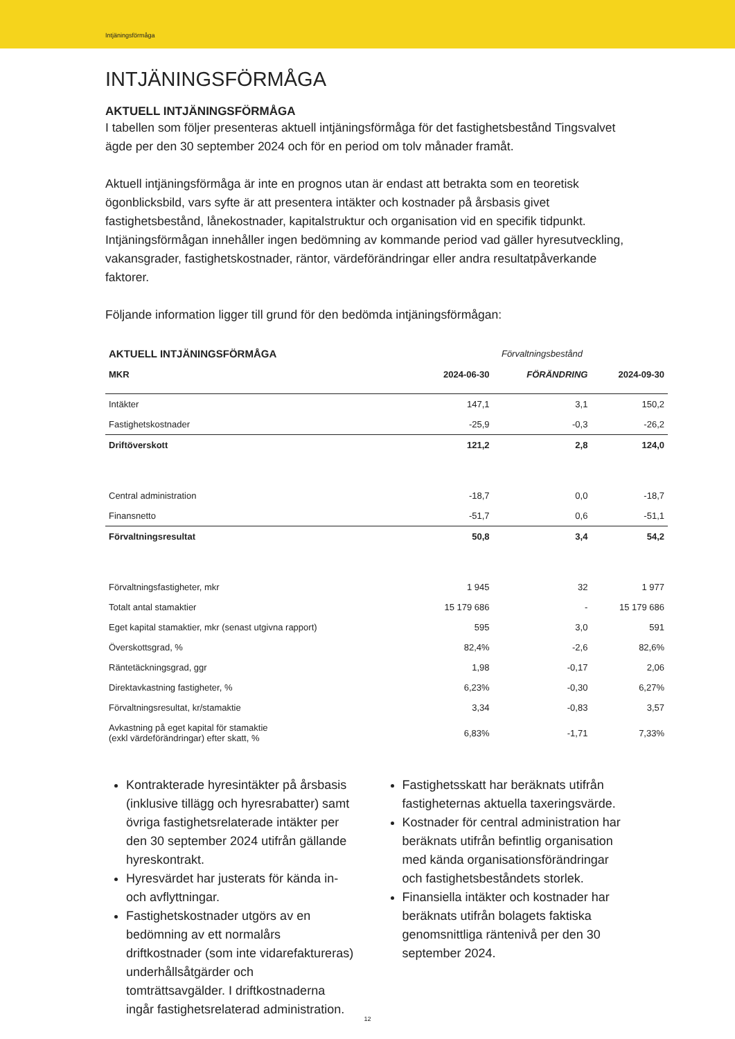Intjäningsförmåga
INTJÄNINGSFÖRMÅGA
AKTUELL INTJÄNINGSFÖRMÅGA
I tabellen som följer presenteras aktuell intjäningsförmåga för det fastighetsbestånd Tingsvalvet ägde per den 30 september 2024 och för en period om tolv månader framåt.
Aktuell intjäningsförmåga är inte en prognos utan är endast att betrakta som en teoretisk ögonblicksbild, vars syfte är att presentera intäkter och kostnader på årsbasis givet fastighetsbestånd, lånekostnader, kapitalstruktur och organisation vid en specifik tidpunkt. Intjäningsförmågan innehåller ingen bedömning av kommande period vad gäller hyresutveckling, vakansgrader, fastighetskostnader, räntor, värdeförändringar eller andra resultatpåverkande faktorer.
Följande information ligger till grund för den bedömda intjäningsförmågan:
| AKTUELL INTJÄNINGSFÖRMÅGA | Förvaltningsbestånd | | |
| --- | --- | --- | --- |
| MKR | 2024-06-30 | FÖRÄNDRING | 2024-09-30 |
| Intäkter | 147,1 | 3,1 | 150,2 |
| Fastighetskostnader | -25,9 | -0,3 | -26,2 |
| Driftöverskott | 121,2 | 2,8 | 124,0 |
| Central administration | -18,7 | 0,0 | -18,7 |
| Finansnetto | -51,7 | 0,6 | -51,1 |
| Förvaltningsresultat | 50,8 | 3,4 | 54,2 |
| Förvaltningsfastigheter, mkr | 1 945 | 32 | 1 977 |
| Totalt antal stamaktier | 15 179 686 | - | 15 179 686 |
| Eget kapital stamaktier, mkr (senast utgivna rapport) | 595 | 3,0 | 591 |
| Överskottsgrad, % | 82,4% | -2,6 | 82,6% |
| Räntetäckningsgrad, ggr | 1,98 | -0,17 | 2,06 |
| Direktavkastning fastigheter, % | 6,23% | -0,30 | 6,27% |
| Förvaltningsresultat, kr/stamaktie | 3,34 | -0,83 | 3,57 |
| Avkastning på eget kapital för stamaktie (exkl värdeförändringar) efter skatt, % | 6,83% | -1,71 | 7,33% |
Kontrakterade hyresintäkter på årsbasis (inklusive tillägg och hyresrabatter) samt övriga fastighetsrelaterade intäkter per den 30 september 2024 utifrån gällande hyreskontrakt.
Hyresvärdet har justerats för kända in- och avflyttningar.
Fastighetskostnader utgörs av en bedömning av ett normalårs driftkostnader (som inte vidarefaktureras) underhållsåtgärder och tomträttsavgälder. I driftkostnaderna ingår fastighetsrelaterad administration.
Fastighetsskatt har beräknats utifrån fastigheternas aktuella taxeringsvärde.
Kostnader för central administration har beräknats utifrån befintlig organisation med kända organisationsförändringar och fastighetsbeståndets storlek.
Finansiella intäkter och kostnader har beräknats utifrån bolagets faktiska genomsnittliga räntenivå per den 30 september 2024.
12